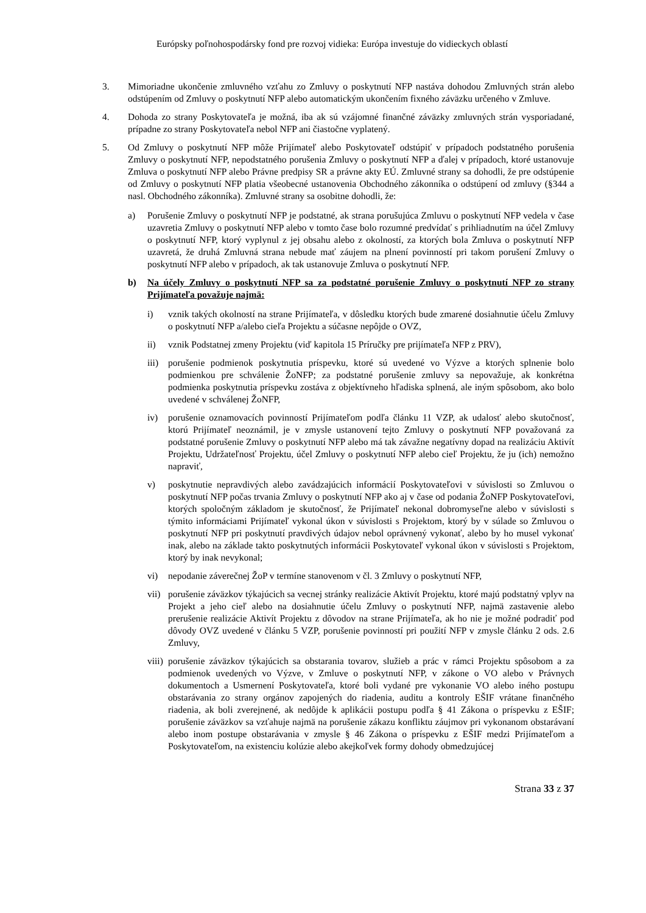Európsky poľnohospodársky fond pre rozvoj vidieka: Európa investuje do vidieckych oblastí
3. Mimoriadne ukončenie zmluvného vzťahu zo Zmluvy o poskytnutí NFP nastáva dohodou Zmluvných strán alebo odstúpením od Zmluvy o poskytnutí NFP alebo automatickým ukončením fixného záväzku určeného v Zmluve.
4. Dohoda zo strany Poskytovateľa je možná, iba ak sú vzájomné finančné záväzky zmluvných strán vysporiadané, prípadne zo strany Poskytovateľa nebol NFP ani čiastočne vyplatený.
5. Od Zmluvy o poskytnutí NFP môže Prijímateľ alebo Poskytovateľ odstúpiť v prípadoch podstatného porušenia Zmluvy o poskytnutí NFP, nepodstatného porušenia Zmluvy o poskytnutí NFP a ďalej v prípadoch, ktoré ustanovuje Zmluva o poskytnutí NFP alebo Právne predpisy SR a právne akty EÚ. Zmluvné strany sa dohodli, že pre odstúpenie od Zmluvy o poskytnutí NFP platia všeobecné ustanovenia Obchodného zákonníka o odstúpení od zmluvy (§344 a nasl. Obchodného zákonníka). Zmluvné strany sa osobitne dohodli, že:
a) Porušenie Zmluvy o poskytnutí NFP je podstatné, ak strana porušujúca Zmluvu o poskytnutí NFP vedela v čase uzavretia Zmluvy o poskytnutí NFP alebo v tomto čase bolo rozumné predvídať s prihliadnutím na účel Zmluvy o poskytnutí NFP, ktorý vyplynul z jej obsahu alebo z okolností, za ktorých bola Zmluva o poskytnutí NFP uzavretá, že druhá Zmluvná strana nebude mať záujem na plnení povinností pri takom porušení Zmluvy o poskytnutí NFP alebo v prípadoch, ak tak ustanovuje Zmluva o poskytnutí NFP.
b) Na účely Zmluvy o poskytnutí NFP sa za podstatné porušenie Zmluvy o poskytnutí NFP zo strany Prijímateľa považuje najmä:
i) vznik takých okolností na strane Prijímateľa, v dôsledku ktorých bude zmarené dosiahnutie účelu Zmluvy o poskytnutí NFP a/alebo cieľa Projektu a súčasne nepôjde o OVZ,
ii) vznik Podstatnej zmeny Projektu (viď kapitola 15 Príručky pre prijímateľa NFP z PRV),
iii) porušenie podmienok poskytnutia príspevku, ktoré sú uvedené vo Výzve a ktorých splnenie bolo podmienkou pre schválenie ŽoNFP; za podstatné porušenie zmluvy sa nepovažuje, ak konkrétna podmienka poskytnutia príspevku zostáva z objektívneho hľadiska splnená, ale iným spôsobom, ako bolo uvedené v schválenej ŽoNFP,
iv) porušenie oznamovacích povinností Prijímateľom podľa článku 11 VZP, ak udalosť alebo skutočnosť, ktorú Prijímateľ neoznámil, je v zmysle ustanovení tejto Zmluvy o poskytnutí NFP považovaná za podstatné porušenie Zmluvy o poskytnutí NFP alebo má tak závažne negatívny dopad na realizáciu Aktivít Projektu, Udržateľnosť Projektu, účel Zmluvy o poskytnutí NFP alebo cieľ Projektu, že ju (ich) nemožno napraviť,
v) poskytnutie nepravdivých alebo zavádzajúcich informácií Poskytovateľovi v súvislosti so Zmluvou o poskytnutí NFP počas trvania Zmluvy o poskytnutí NFP ako aj v čase od podania ŽoNFP Poskytovateľovi, ktorých spoločným základom je skutočnosť, že Prijímateľ nekonal dobromyseľne alebo v súvislosti s týmito informáciami Prijímateľ vykonal úkon v súvislosti s Projektom, ktorý by v súlade so Zmluvou o poskytnutí NFP pri poskytnutí pravdivých údajov nebol oprávnený vykonať, alebo by ho musel vykonať inak, alebo na základe takto poskytnutých informácii Poskytovateľ vykonal úkon v súvislosti s Projektom, ktorý by inak nevykonal;
vi) nepodanie záverečnej ŽoP v termíne stanovenom v čl. 3 Zmluvy o poskytnutí NFP,
vii) porušenie záväzkov týkajúcich sa vecnej stránky realizácie Aktivít Projektu, ktoré majú podstatný vplyv na Projekt a jeho cieľ alebo na dosiahnutie účelu Zmluvy o poskytnutí NFP, najmä zastavenie alebo prerušenie realizácie Aktivít Projektu z dôvodov na strane Prijímateľa, ak ho nie je možné podradiť pod dôvody OVZ uvedené v článku 5 VZP, porušenie povinností pri použití NFP v zmysle článku 2 ods. 2.6 Zmluvy,
viii) porušenie záväzkov týkajúcich sa obstarania tovarov, služieb a prác v rámci Projektu spôsobom a za podmienok uvedených vo Výzve, v Zmluve o poskytnutí NFP, v zákone o VO alebo v Právnych dokumentoch a Usmernení Poskytovateľa, ktoré boli vydané pre vykonanie VO alebo iného postupu obstarávania zo strany orgánov zapojených do riadenia, auditu a kontroly EŠIF vrátane finančného riadenia, ak boli zverejnené, ak nedôjde k aplikácii postupu podľa § 41 Zákona o príspevku z EŠIF; porušenie záväzkov sa vzťahuje najmä na porušenie zákazu konfliktu záujmov pri vykonanom obstarávaní alebo inom postupe obstarávania v zmysle § 46 Zákona o príspevku z EŠIF medzi Prijímateľom a Poskytovateľom, na existenciu kolúzie alebo akejkoľvek formy dohody obmedzujúcej
Strana 33 z 37